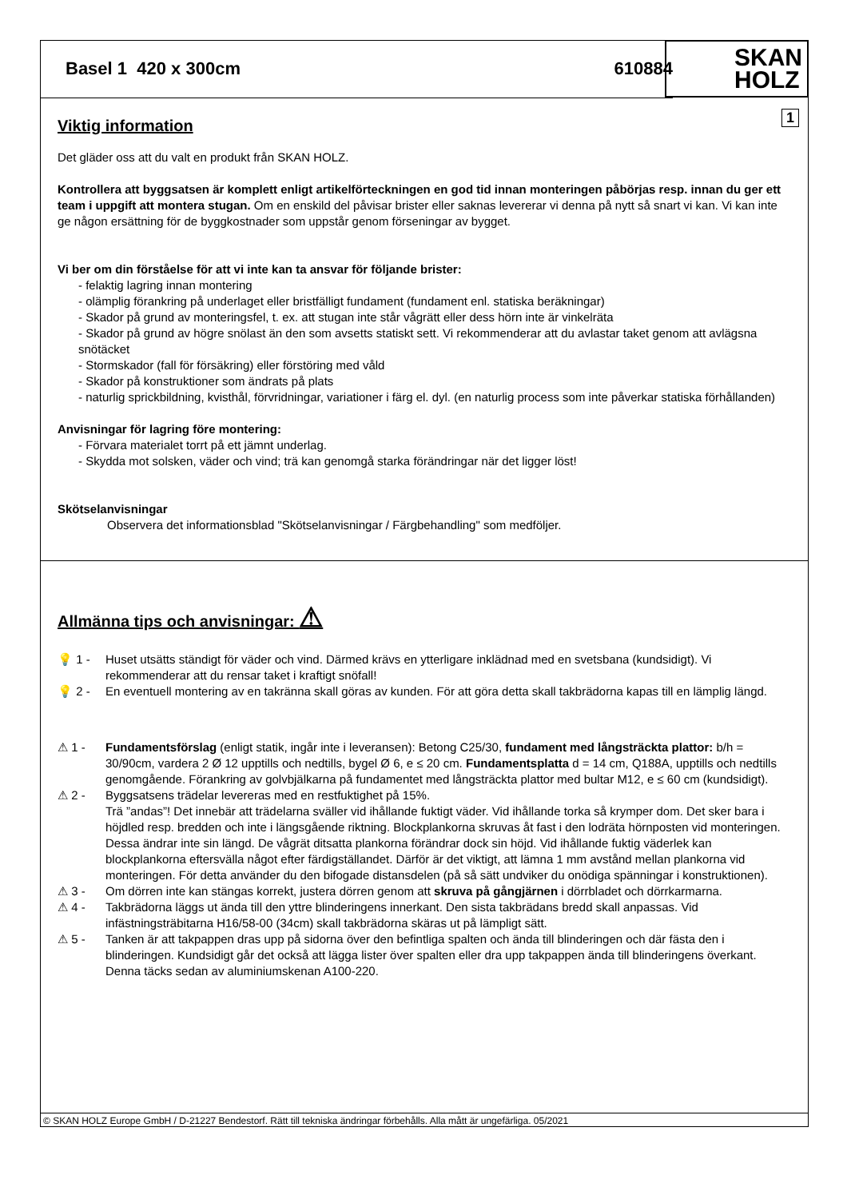Basel 1 420 x 300cm 610884
SKAN
HOLZ
1
Viktig information
Det gläder oss att du valt en produkt från SKAN HOLZ.
Kontrollera att byggsatsen är komplett enligt artikelförteckningen en god tid innan monteringen påbörjas resp. innan du ger ett team i uppgift att montera stugan. Om en enskild del påvisar brister eller saknas levererar vi denna på nytt så snart vi kan. Vi kan inte ge någon ersättning för de byggkostnader som uppstår genom förseningar av bygget.
Vi ber om din förståelse för att vi inte kan ta ansvar för följande brister:
- felaktig lagring innan montering
- olämplig förankring på underlaget eller bristfälligt fundament (fundament enl. statiska beräkningar)
- Skador på grund av monteringsfel, t. ex. att stugan inte står vågrätt eller dess hörn inte är vinkelräta
- Skador på grund av högre snölast än den som avsetts statiskt sett. Vi rekommenderar att du avlastar taket genom att avlägsna snötäcket
- Stormskador (fall för försäkring) eller förstöring med våld
- Skador på konstruktioner som ändrats på plats
- naturlig sprickbildning, kvisthål, förvridningar, variationer i färg el. dyl. (en naturlig process som inte påverkar statiska förhållanden)
Anvisningar för lagring före montering:
- Förvara materialet torrt på ett jämnt underlag.
- Skydda mot solsken, väder och vind; trä kan genomgå starka förändringar när det ligger löst!
Skötselanvisningar
Observera det informationsblad "Skötselanvisningar / Färgbehandling" som medföljer.
Allmänna tips och anvisningar: ⚠
💡 1 - Huset utsätts ständigt för väder och vind. Därmed krävs en ytterligare inklädnad med en svetsbana (kundsidigt). Vi rekommenderar att du rensar taket i kraftigt snöfall!
💡 2 - En eventuell montering av en takränna skall göras av kunden. För att göra detta skall takbrädorna kapas till en lämplig längd.
⚠ 1 - Fundamentsförslag (enligt statik, ingår inte i leveransen): Betong C25/30, fundament med långsträckta plattor: b/h = 30/90cm, vardera 2 Ø 12 upptills och nedtills, bygel Ø 6, e ≤ 20 cm. Fundamentsplatta d = 14 cm, Q188A, upptills och nedtills genomgående. Förankring av golvbjälkarna på fundamentet med långsträckta plattor med bultar M12, e ≤ 60 cm (kundsidigt).
⚠ 2 - Byggsatsens trädelar levereras med en restfuktighet på 15%.
Trä ”andas”! Det innebär att trädelarna sväller vid ihållande fuktigt väder. Vid ihållande torka så krymper dom. Det sker bara i höjdled resp. bredden och inte i längsgående riktning. Blockplankorna skruvas åt fast i den lodräta hörnposten vid monteringen. Dessa ändrar inte sin längd. De vågrät ditsatta plankorna förändrar dock sin höjd. Vid ihållande fuktig väderlek kan blockplankorna eftersvälla något efter färdigställandet. Därför är det viktigt, att lämna 1 mm avstånd mellan plankorna vid monteringen. För detta använder du den bifogade distansdelen (på så sätt undviker du onödiga spänningar i konstruktionen).
⚠ 3 - Om dörren inte kan stängas korrekt, justera dörren genom att skruva på gångjärnen i dörrbladet och dörrkarmarna.
⚠ 4 - Takbrädorna läggs ut ända till den yttre blinderingens innerkant. Den sista takbrädans bredd skall anpassas. Vid infästningsträbitarna H16/58-00 (34cm) skall takbrädorna skäras ut på lämpligt sätt.
⚠ 5 - Tanken är att takpappen dras upp på sidorna över den befintliga spalten och ända till blinderingen och där fästa den i blinderingen. Kundsidigt går det också att lägga lister över spalten eller dra upp takpappen ända till blinderingens överkant. Denna täcks sedan av aluminiumskenan A100-220.
© SKAN HOLZ Europe GmbH / D-21227 Bendestorf. Rätt till tekniska ändringar förbehålls. Alla mått är ungefärliga. 05/2021